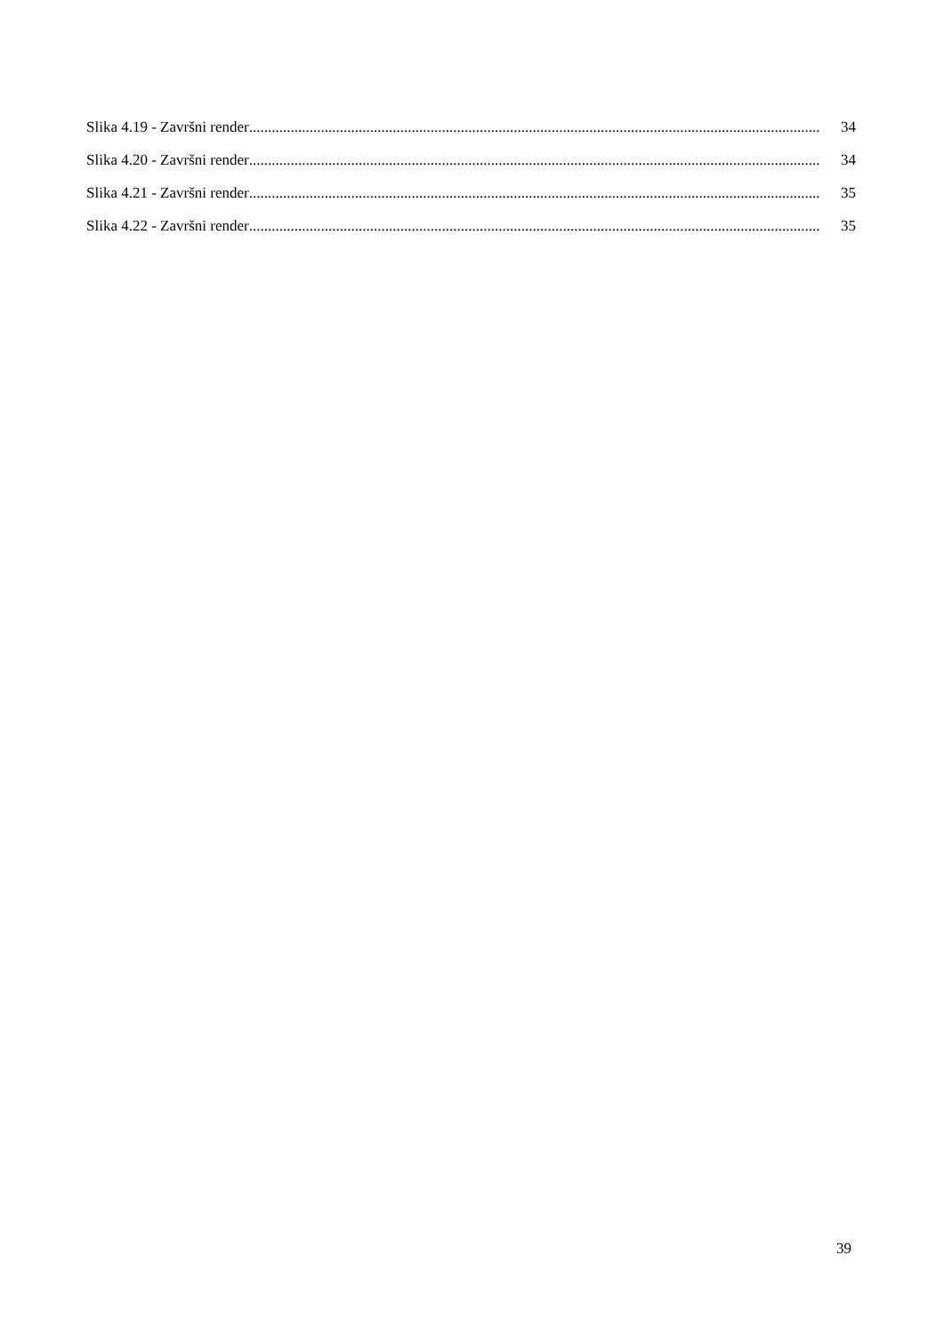Slika 4.19 - Završni render....................................................................................................................................................... 34
Slika 4.20 - Završni render....................................................................................................................................................... 34
Slika 4.21 - Završni render....................................................................................................................................................... 35
Slika 4.22 - Završni render....................................................................................................................................................... 35
39